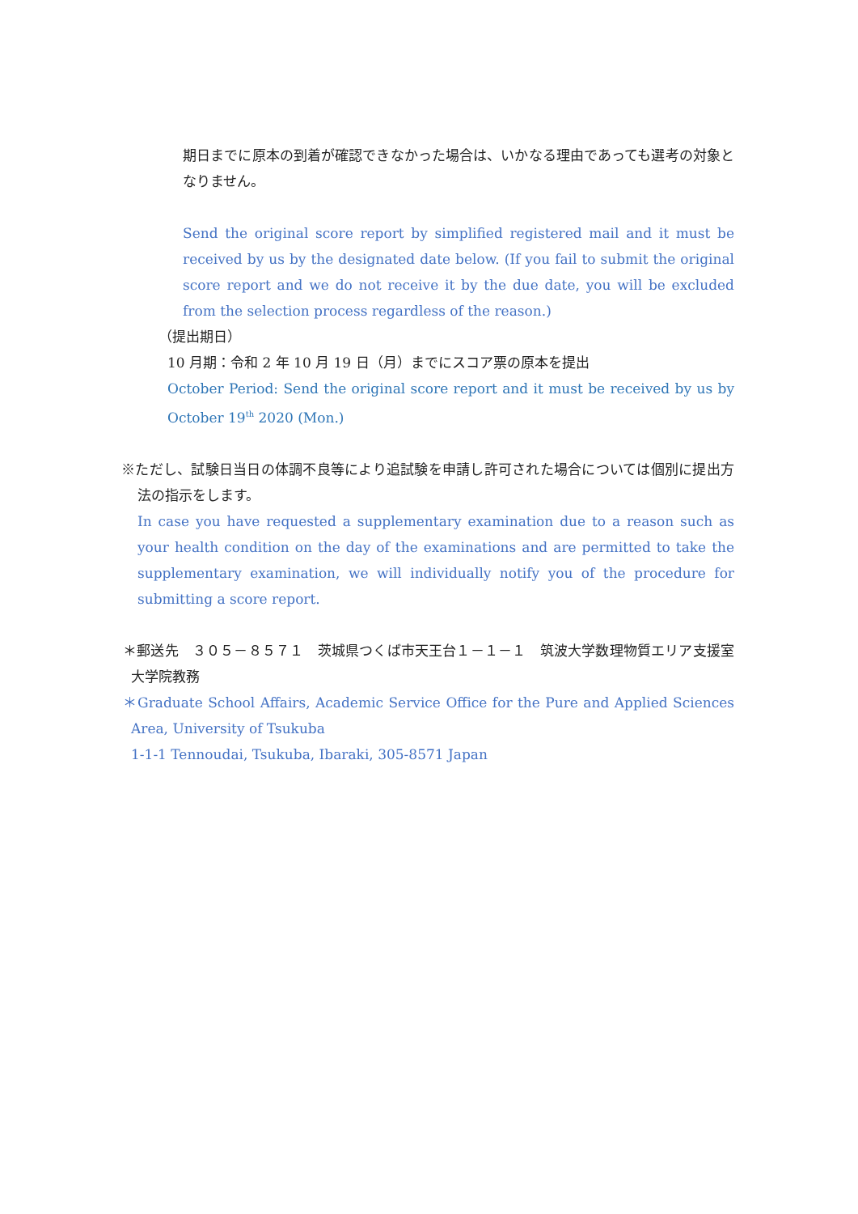期日までに原本の到着が確認できなかった場合は、いかなる理由であっても選考の対象となりません。
Send the original score report by simplified registered mail and it must be received by us by the designated date below. (If you fail to submit the original score report and we do not receive it by the due date, you will be excluded from the selection process regardless of the reason.)
（提出期日）
10 月期：令和 2 年 10 月 19 日（月）までにスコア票の原本を提出
October Period: Send the original score report and it must be received by us by October 19<sup>th</sup> 2020 (Mon.)
※ただし、試験日当日の体調不良等により追試験を申請し許可された場合については個別に提出方法の指示をします。
In case you have requested a supplementary examination due to a reason such as your health condition on the day of the examinations and are permitted to take the supplementary examination, we will individually notify you of the procedure for submitting a score report.
＊郵送先　３０５－８５７１　茨城県つくば市天王台１－１－１　筑波大学数理物質エリア支援室　大学院教務
＊Graduate School Affairs, Academic Service Office for the Pure and Applied Sciences Area, University of Tsukuba
1-1-1 Tennoudai, Tsukuba, Ibaraki, 305-8571 Japan